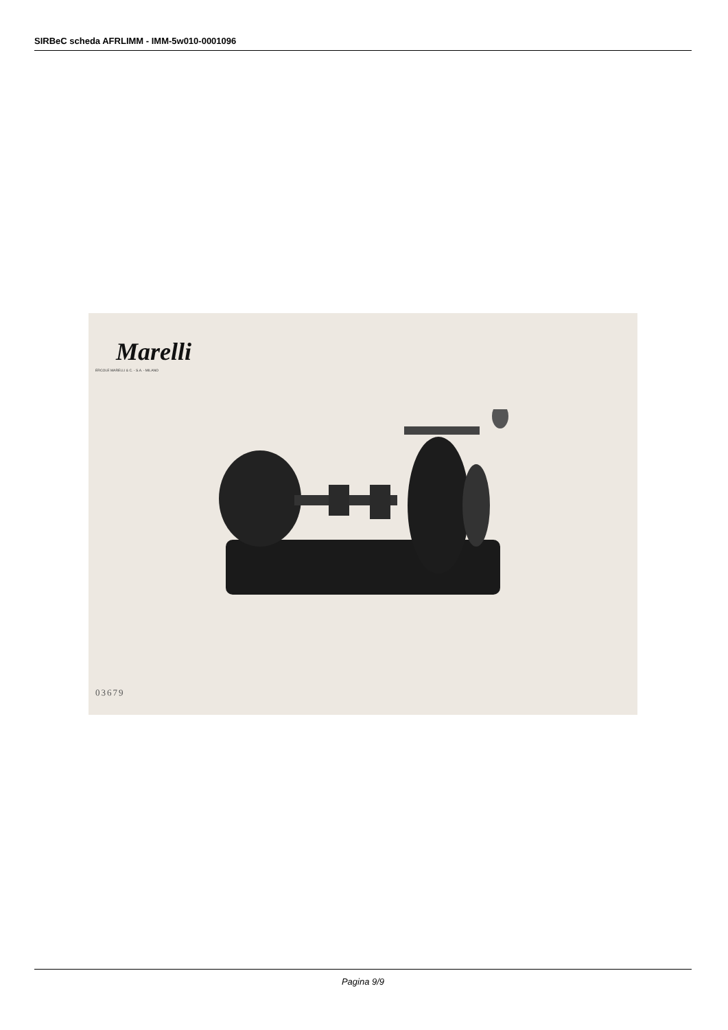SIRBeC scheda AFRLIMM - IMM-5w010-0001096
Marelli
ERCOLE MARELLI & C. - S.A. - MILANO
03679
Pagina 9/9